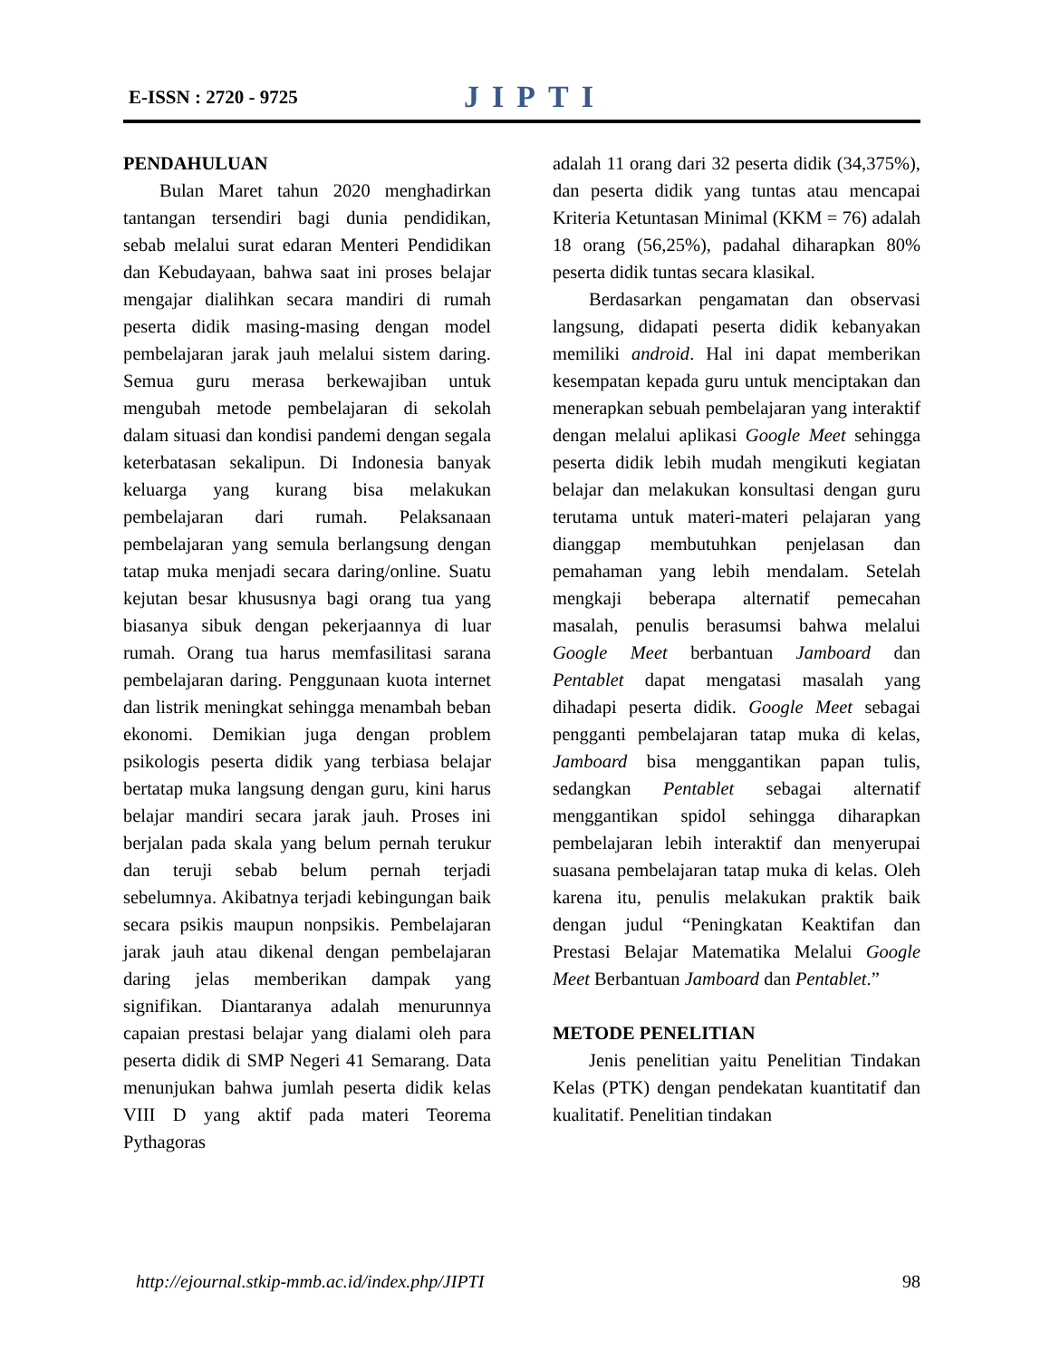E-ISSN : 2720 - 9725
JIPTI
PENDAHULUAN
Bulan Maret tahun 2020 menghadirkan tantangan tersendiri bagi dunia pendidikan, sebab melalui surat edaran Menteri Pendidikan dan Kebudayaan, bahwa saat ini proses belajar mengajar dialihkan secara mandiri di rumah peserta didik masing-masing dengan model pembelajaran jarak jauh melalui sistem daring. Semua guru merasa berkewajiban untuk mengubah metode pembelajaran di sekolah dalam situasi dan kondisi pandemi dengan segala keterbatasan sekalipun. Di Indonesia banyak keluarga yang kurang bisa melakukan pembelajaran dari rumah. Pelaksanaan pembelajaran yang semula berlangsung dengan tatap muka menjadi secara daring/online. Suatu kejutan besar khususnya bagi orang tua yang biasanya sibuk dengan pekerjaannya di luar rumah. Orang tua harus memfasilitasi sarana pembelajaran daring. Penggunaan kuota internet dan listrik meningkat sehingga menambah beban ekonomi. Demikian juga dengan problem psikologis peserta didik yang terbiasa belajar bertatap muka langsung dengan guru, kini harus belajar mandiri secara jarak jauh. Proses ini berjalan pada skala yang belum pernah terukur dan teruji sebab belum pernah terjadi sebelumnya. Akibatnya terjadi kebingungan baik secara psikis maupun nonpsikis. Pembelajaran jarak jauh atau dikenal dengan pembelajaran daring jelas memberikan dampak yang signifikan. Diantaranya adalah menurunnya capaian prestasi belajar yang dialami oleh para peserta didik di SMP Negeri 41 Semarang. Data menunjukan bahwa jumlah peserta didik kelas VIII D yang aktif pada materi Teorema Pythagoras
adalah 11 orang dari 32 peserta didik (34,375%), dan peserta didik yang tuntas atau mencapai Kriteria Ketuntasan Minimal (KKM = 76) adalah 18 orang (56,25%), padahal diharapkan 80% peserta didik tuntas secara klasikal.
Berdasarkan pengamatan dan observasi langsung, didapati peserta didik kebanyakan memiliki android. Hal ini dapat memberikan kesempatan kepada guru untuk menciptakan dan menerapkan sebuah pembelajaran yang interaktif dengan melalui aplikasi Google Meet sehingga peserta didik lebih mudah mengikuti kegiatan belajar dan melakukan konsultasi dengan guru terutama untuk materi-materi pelajaran yang dianggap membutuhkan penjelasan dan pemahaman yang lebih mendalam. Setelah mengkaji beberapa alternatif pemecahan masalah, penulis berasumsi bahwa melalui Google Meet berbantuan Jamboard dan Pentablet dapat mengatasi masalah yang dihadapi peserta didik. Google Meet sebagai pengganti pembelajaran tatap muka di kelas, Jamboard bisa menggantikan papan tulis, sedangkan Pentablet sebagai alternatif menggantikan spidol sehingga diharapkan pembelajaran lebih interaktif dan menyerupai suasana pembelajaran tatap muka di kelas. Oleh karena itu, penulis melakukan praktik baik dengan judul “Peningkatan Keaktifan dan Prestasi Belajar Matematika Melalui Google Meet Berbantuan Jamboard dan Pentablet.”
METODE PENELITIAN
Jenis penelitian yaitu Penelitian Tindakan Kelas (PTK) dengan pendekatan kuantitatif dan kualitatif. Penelitian tindakan
http://ejournal.stkip-mmb.ac.id/index.php/JIPTI 98